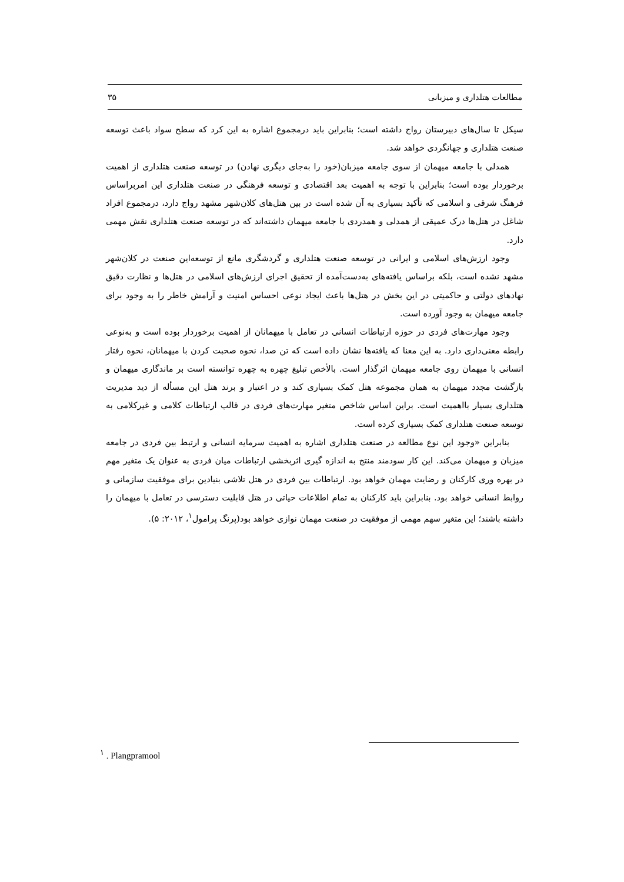مطالعات هتلداری و میزبانی ۳۵
سیکل تا سال‌های دبیرستان رواج داشته است؛ بنابراین باید درمجموع اشاره به این کرد که سطح سواد باعث توسعه صنعت هتلداری و جهانگردی خواهد شد.
همدلی با جامعه میهمان از سوی جامعه میزبان(خود را به‌جای دیگری نهادن) در توسعه صنعت هتلداری از اهمیت برخوردار بوده است؛ بنابراین با توجه به اهمیت بعد اقتصادی و توسعه فرهنگی در صنعت هتلداری این امربراساس فرهنگ شرقی و اسلامی که تأکید بسیاری به آن شده است در بین هتل‌های کلان‌شهر مشهد رواج دارد، درمجموع افراد شاغل در هتل‌ها درک عمیقی از همدلی و همدردی با جامعه میهمان داشته‌اند که در توسعه صنعت هتلداری نقش مهمی دارد.
وجود ارزش‌های اسلامی و ایرانی در توسعه صنعت هتلداری و گردشگری مانع از توسعه‌این صنعت در کلان‌شهر مشهد نشده است، بلکه براساس یافته‌های به‌دست‌آمده از تحقیق اجرای ارزش‌های اسلامی در هتل‌ها و نظارت دقیق نهادهای دولتی و حاکمیتی در این بخش در هتل‌ها باعث ایجاد نوعی احساس امنیت و آرامش خاطر را به وجود برای جامعه میهمان به وجود آورده است.
وجود مهارت‌های فردی در حوزه ارتباطات انسانی در تعامل با میهمانان از اهمیت برخوردار بوده است و به‌نوعی رابطه معنی‌داری دارد. به این معنا که یافته‌ها نشان داده است که تن صدا، نحوه صحبت کردن با میهمانان، نحوه رفتار انسانی با میهمان روی جامعه میهمان اثرگذار است. بالأخص تبلیغ چهره به چهره توانسته است بر ماندگاری میهمان و بازگشت مجدد میهمان به همان مجموعه هتل کمک بسیاری کند و در اعتبار و برند هتل این مسأله از دید مدیریت هتلداری بسیار بااهمیت است. براین اساس شاخص متغیر مهارت‌های فردی در قالب ارتباطات کلامی و غیرکلامی به توسعه صنعت هتلداری کمک بسیاری کرده است.
بنابراین «وجود این نوع مطالعه در صنعت هتلداری اشاره به اهمیت سرمایه انسانی و ارتبط بین فردی در جامعه میزبان و میهمان می‌کند. این کار سودمند منتج به اندازه گیری اثربخشی ارتباطات میان فردی به عنوان یک متغیر مهم در بهره وری کارکنان و رضایت مهمان خواهد بود. ارتباطات بین فردی در هتل تلاشی بنیادین برای موفقیت سازمانی و روابط انسانی خواهد بود. بنابراین باید کارکنان به تمام اطلاعات حیاتی در هتل قابلیت دسترسی در تعامل با میهمان را داشته باشند؛ این متغیر سهم مهمی از موفقیت در صنعت مهمان نوازی خواهد بود(پرنگ پرامول<sup>۱</sup>، ۲۰۱۲: ۵).
<sup>۱</sup> . Plangpramool